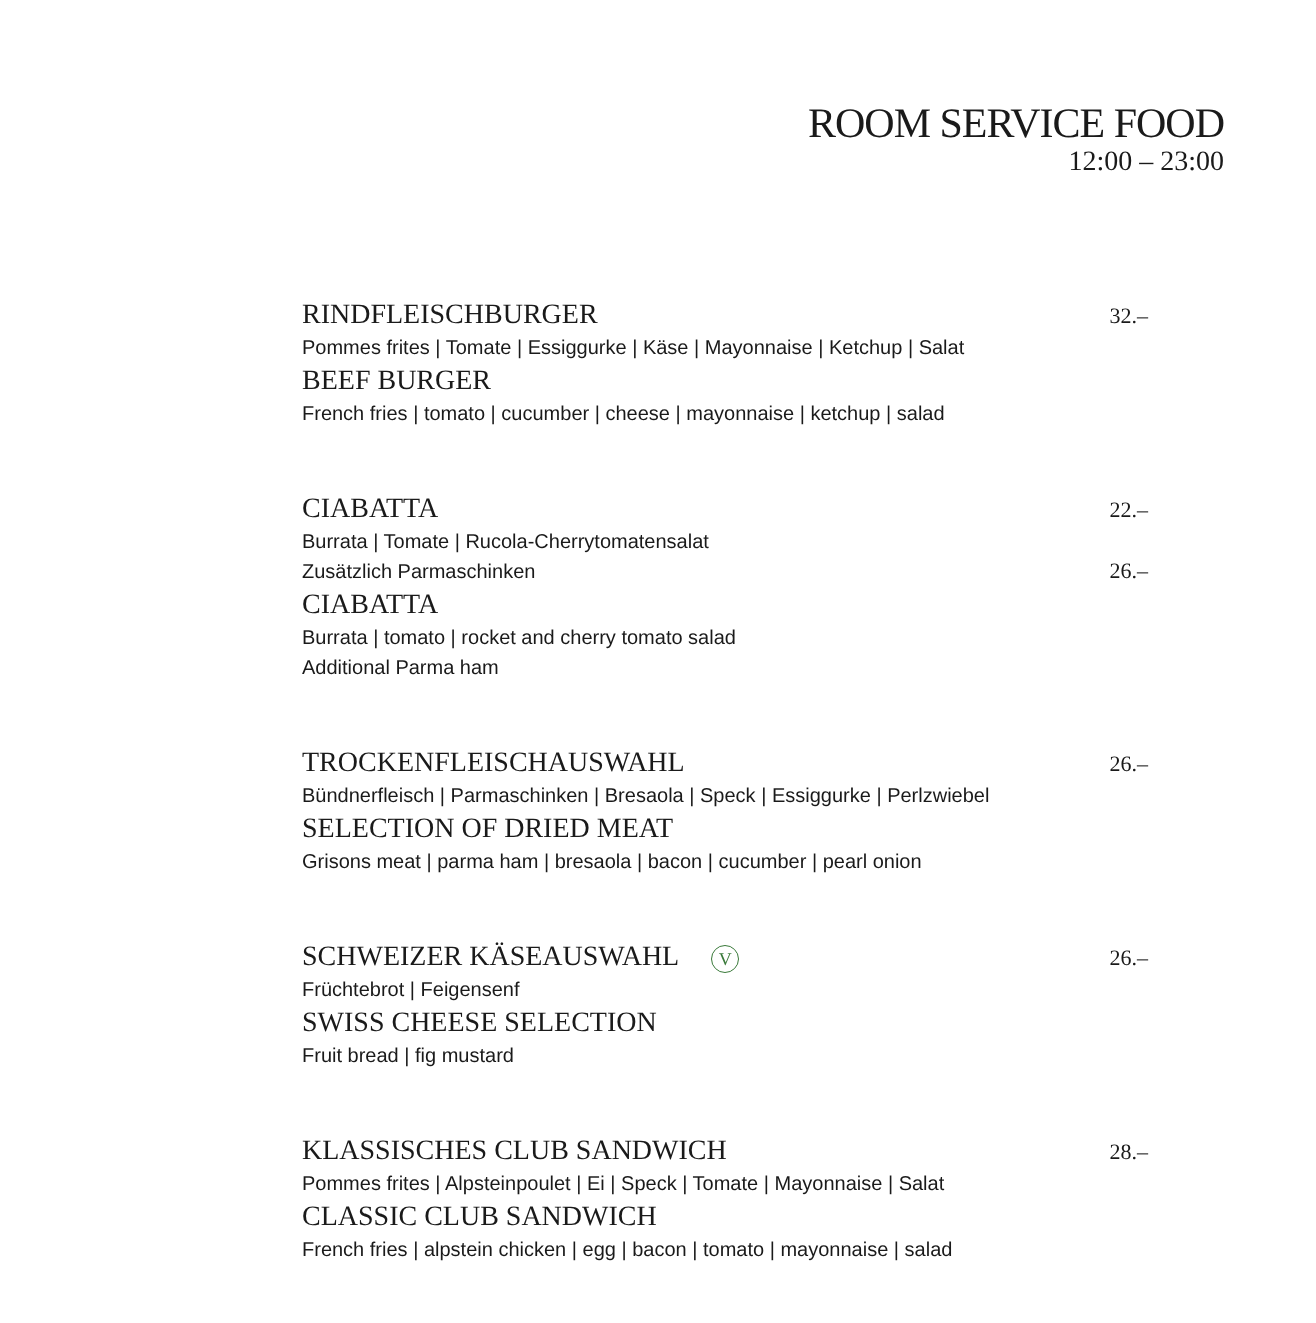ROOM SERVICE FOOD
12:00 – 23:00
RINDFLEISCHBURGER 32.–
Pommes frites | Tomate | Essiggurke | Käse | Mayonnaise | Ketchup | Salat
BEEF BURGER
French fries | tomato | cucumber | cheese | mayonnaise | ketchup | salad
CIABATTA 22.–
Burrata | Tomate | Rucola-Cherrytomatensalat
Zusätzlich Parmaschinken 26.–
CIABATTA
Burrata | tomato | rocket and cherry tomato salad
Additional Parma ham
TROCKENFLEISCHAUSWAHL 26.–
Bündnerfleisch | Parmaschinken | Bresaola | Speck | Essiggurke | Perlzwiebel
SELECTION OF DRIED MEAT
Grisons meat | parma ham | bresaola | bacon | cucumber | pearl onion
SCHWEIZER KÄSEAUSWAHL V 26.–
Früchtebrot | Feigensenf
SWISS CHEESE SELECTION
Fruit bread | fig mustard
KLASSISCHES CLUB SANDWICH 28.–
Pommes frites | Alpsteinpoulet | Ei | Speck | Tomate | Mayonnaise | Salat
CLASSIC CLUB SANDWICH
French fries | alpstein chicken | egg | bacon | tomato | mayonnaise | salad